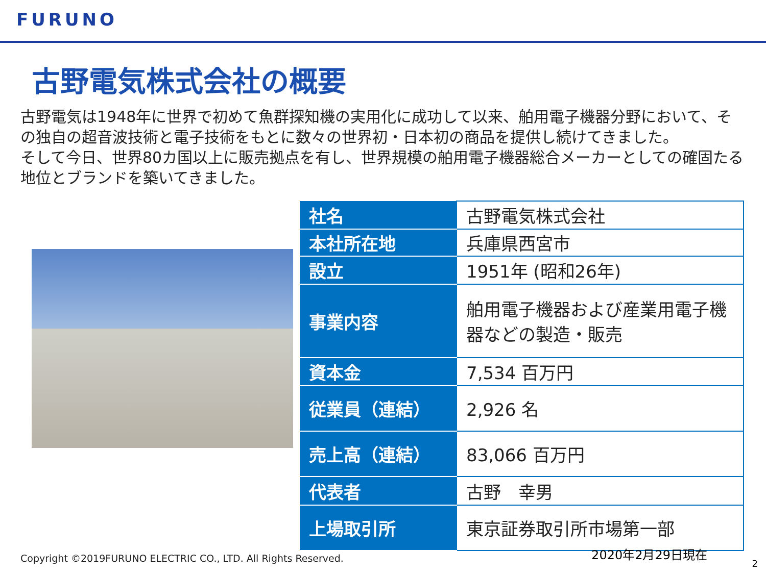FURUNO
古野電気株式会社の概要
古野電気は1948年に世界で初めて魚群探知機の実用化に成功して以来、舶用電子機器分野において、その独自の超音波技術と電子技術をもとに数々の世界初・日本初の商品を提供し続けてきました。
そして今日、世界80カ国以上に販売拠点を有し、世界規模の舶用電子機器総合メーカーとしての確固たる地位とブランドを築いてきました。
| 社名 | 古野電気株式会社 |
| 本社所在地 | 兵庫県西宮市 |
| 設立 | 1951年 (昭和26年) |
| 事業内容 | 舶用電子機器および産業用電子機器などの製造・販売 |
| 資本金 | 7,534 百万円 |
| 従業員（連結） | 2,926 名 |
| 売上高（連結） | 83,066 百万円 |
| 代表者 | 古野 幸男 |
| 上場取引所 | 東京証券取引所市場第一部 |
Copyright ©2019FURUNO ELECTRIC CO., LTD. All Rights Reserved.
2020年2月29日現在
2